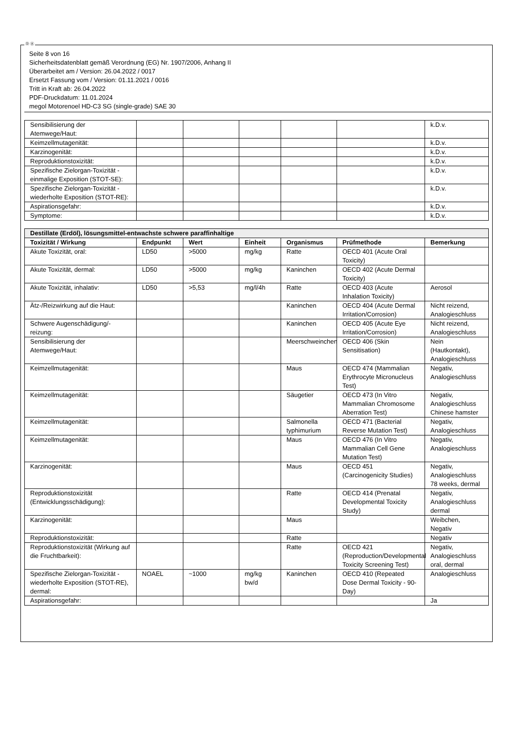Ⓓ Ⓐ
Seite 8 von 16
Sicherheitsdatenblatt gemäß Verordnung (EG) Nr. 1907/2006, Anhang II
Überarbeitet am / Version: 26.04.2022 / 0017
Ersetzt Fassung vom / Version: 01.11.2021 / 0016
Tritt in Kraft ab: 26.04.2022
PDF-Druckdatum: 11.01.2024
megol Motorenoel HD-C3 SG (single-grade) SAE 30
| Sensibilisierung der Atemwege/Haut: | | | | | | k.D.v. |
| Keimzellmutagenität: | | | | | | k.D.v. |
| Karzinogenität: | | | | | | k.D.v. |
| Reproduktionstoxizität: | | | | | | k.D.v. |
| Spezifische Zielorgan-Toxizität - einmalige Exposition (STOT-SE): | | | | | | k.D.v. |
| Spezifische Zielorgan-Toxizität - wiederholte Exposition (STOT-RE): | | | | | | k.D.v. |
| Aspirationsgefahr: | | | | | | k.D.v. |
| Symptome: | | | | | | k.D.v. |
| Destillate (Erdöl), lösungsmittel-entwachste schwere paraffinhaltige | | | | | | |
| Toxizität / Wirkung | Endpunkt | Wert | Einheit | Organismus | Prüfmethode | Bemerkung |
| Akute Toxizität, oral: | LD50 | >5000 | mg/kg | Ratte | OECD 401 (Acute Oral Toxicity) | |
| Akute Toxizität, dermal: | LD50 | >5000 | mg/kg | Kaninchen | OECD 402 (Acute Dermal Toxicity) | |
| Akute Toxizität, inhalativ: | LD50 | >5,53 | mg/l/4h | Ratte | OECD 403 (Acute Inhalation Toxicity) | Aerosol |
| Ätz-/Reizwirkung auf die Haut: | | | | Kaninchen | OECD 404 (Acute Dermal Irritation/Corrosion) | Nicht reizend, Analogieschluss |
| Schwere Augenschädigung/-reizung: | | | | Kaninchen | OECD 405 (Acute Eye Irritation/Corrosion) | Nicht reizend, Analogieschluss |
| Sensibilisierung der Atemwege/Haut: | | | | Meerschweinchen | OECD 406 (Skin Sensitisation) | Nein (Hautkontakt), Analogieschluss |
| Keimzellmutagenität: | | | | Maus | OECD 474 (Mammalian Erythrocyte Micronucleus Test) | Negativ, Analogieschluss |
| Keimzellmutagenität: | | | | Säugetier | OECD 473 (In Vitro Mammalian Chromosome Aberration Test) | Negativ, Analogieschluss Chinese hamster |
| Keimzellmutagenität: | | | | Salmonella typhimurium | OECD 471 (Bacterial Reverse Mutation Test) | Negativ, Analogieschluss |
| Keimzellmutagenität: | | | | Maus | OECD 476 (In Vitro Mammalian Cell Gene Mutation Test) | Negativ, Analogieschluss |
| Karzinogenität: | | | | Maus | OECD 451 (Carcinogenicity Studies) | Negativ, Analogieschluss 78 weeks, dermal |
| Reproduktionstoxizität (Entwicklungsschädigung): | | | | Ratte | OECD 414 (Prenatal Developmental Toxicity Study) | Negativ, Analogieschluss dermal |
| Karzinogenität: | | | | Maus | | Weibchen, Negativ |
| Reproduktionstoxizität: | | | | Ratte | | Negativ |
| Reproduktionstoxizität (Wirkung auf die Fruchtbarkeit): | | | | Ratte | OECD 421 (Reproduction/Developmental Toxicity Screening Test) | Negativ, Analogieschluss oral, dermal |
| Spezifische Zielorgan-Toxizität - wiederholte Exposition (STOT-RE), dermal: | NOAEL | ~1000 | mg/kg bw/d | Kaninchen | OECD 410 (Repeated Dose Dermal Toxicity - 90-Day) | Analogieschluss |
| Aspirationsgefahr: | | | | | | Ja |